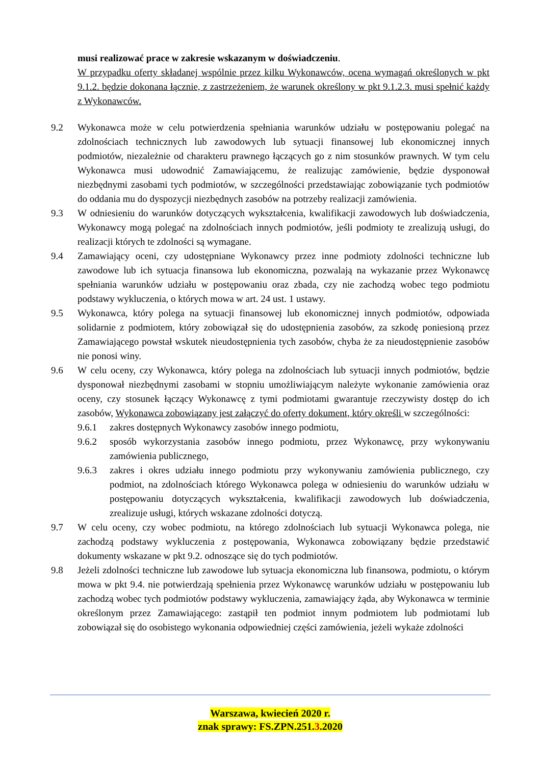musi realizować prace w zakresie wskazanym w doświadczeniu.
W przypadku oferty składanej wspólnie przez kilku Wykonawców, ocena wymagań określonych w pkt 9.1.2. będzie dokonana łącznie, z zastrzeżeniem, że warunek określony w pkt 9.1.2.3. musi spełnić każdy z Wykonawców.
9.2 Wykonawca może w celu potwierdzenia spełniania warunków udziału w postępowaniu polegać na zdolnościach technicznych lub zawodowych lub sytuacji finansowej lub ekonomicznej innych podmiotów, niezależnie od charakteru prawnego łączących go z nim stosunków prawnych. W tym celu Wykonawca musi udowodnić Zamawiającemu, że realizując zamówienie, będzie dysponował niezbędnymi zasobami tych podmiotów, w szczególności przedstawiając zobowiązanie tych podmiotów do oddania mu do dyspozycji niezbędnych zasobów na potrzeby realizacji zamówienia.
9.3 W odniesieniu do warunków dotyczących wykształcenia, kwalifikacji zawodowych lub doświadczenia, Wykonawcy mogą polegać na zdolnościach innych podmiotów, jeśli podmioty te zrealizują usługi, do realizacji których te zdolności są wymagane.
9.4 Zamawiający oceni, czy udostępniane Wykonawcy przez inne podmioty zdolności techniczne lub zawodowe lub ich sytuacja finansowa lub ekonomiczna, pozwalają na wykazanie przez Wykonawcę spełniania warunków udziału w postępowaniu oraz zbada, czy nie zachodzą wobec tego podmiotu podstawy wykluczenia, o których mowa w art. 24 ust. 1 ustawy.
9.5 Wykonawca, który polega na sytuacji finansowej lub ekonomicznej innych podmiotów, odpowiada solidarnie z podmiotem, który zobowiązał się do udostępnienia zasobów, za szkodę poniesioną przez Zamawiającego powstał wskutek nieudostępnienia tych zasobów, chyba że za nieudostępnienie zasobów nie ponosi winy.
9.6 W celu oceny, czy Wykonawca, który polega na zdolnościach lub sytuacji innych podmiotów, będzie dysponował niezbędnymi zasobami w stopniu umożliwiającym należyte wykonanie zamówienia oraz oceny, czy stosunek łączący Wykonawcę z tymi podmiotami gwarantuje rzeczywisty dostęp do ich zasobów, Wykonawca zobowiązany jest załączyć do oferty dokument, który określi w szczególności:
9.6.1 zakres dostępnych Wykonawcy zasobów innego podmiotu,
9.6.2 sposób wykorzystania zasobów innego podmiotu, przez Wykonawcę, przy wykonywaniu zamówienia publicznego,
9.6.3 zakres i okres udziału innego podmiotu przy wykonywaniu zamówienia publicznego, czy podmiot, na zdolnościach którego Wykonawca polega w odniesieniu do warunków udziału w postępowaniu dotyczących wykształcenia, kwalifikacji zawodowych lub doświadczenia, zrealizuje usługi, których wskazane zdolności dotyczą.
9.7 W celu oceny, czy wobec podmiotu, na którego zdolnościach lub sytuacji Wykonawca polega, nie zachodzą podstawy wykluczenia z postępowania, Wykonawca zobowiązany będzie przedstawić dokumenty wskazane w pkt 9.2. odnoszące się do tych podmiotów.
9.8 Jeżeli zdolności techniczne lub zawodowe lub sytuacja ekonomiczna lub finansowa, podmiotu, o którym mowa w pkt 9.4. nie potwierdzają spełnienia przez Wykonawcę warunków udziału w postępowaniu lub zachodzą wobec tych podmiotów podstawy wykluczenia, zamawiający żąda, aby Wykonawca w terminie określonym przez Zamawiającego: zastąpił ten podmiot innym podmiotem lub podmiotami lub zobowiązał się do osobistego wykonania odpowiedniej części zamówienia, jeżeli wykaże zdolności
Warszawa, kwiecień 2020 r.
znak sprawy: FS.ZPN.251.3.2020